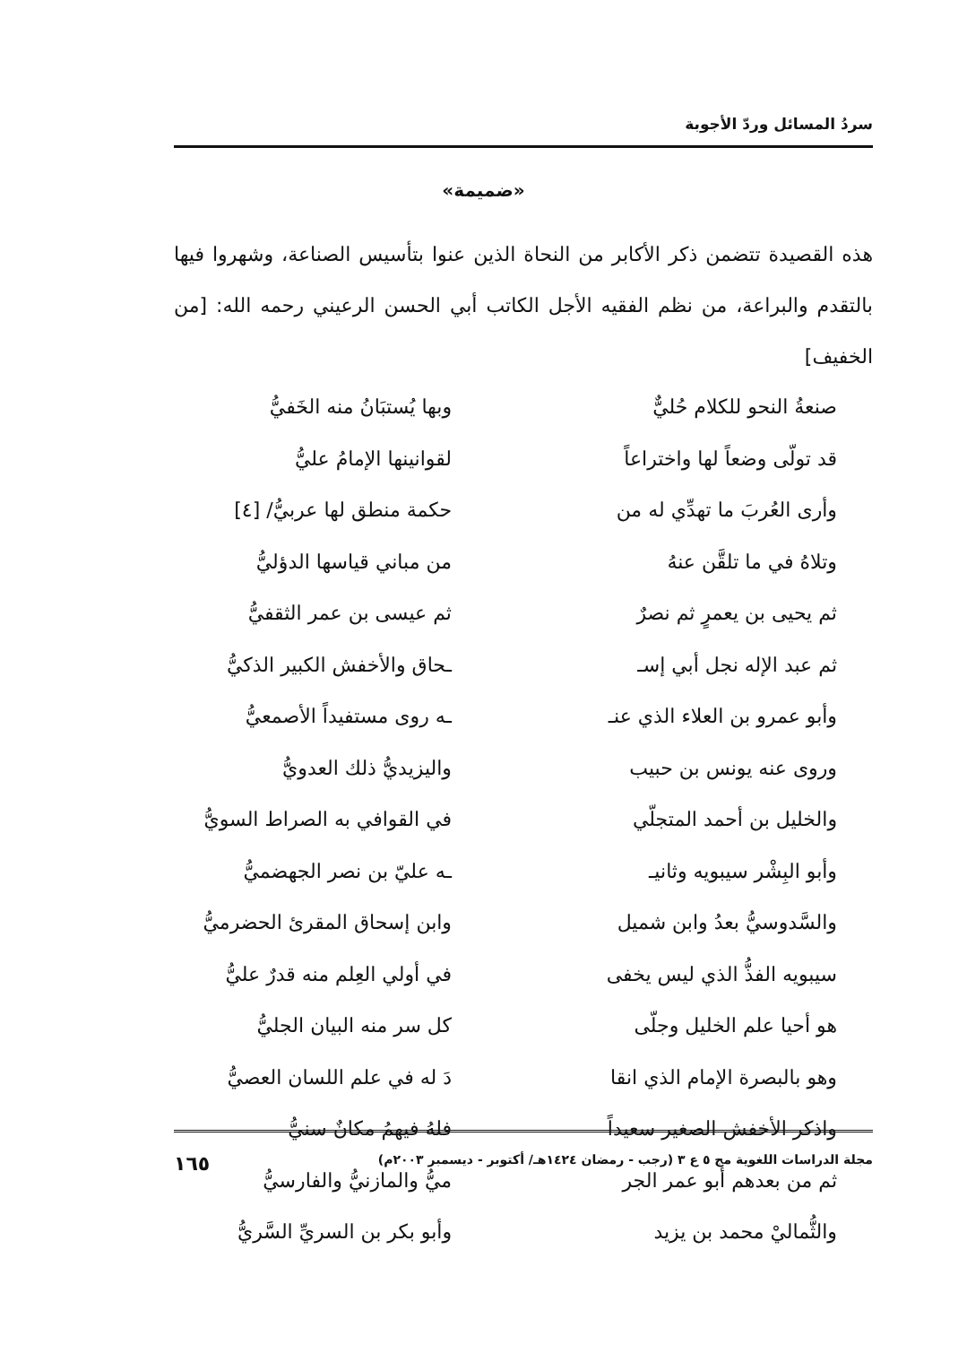سردُ المسائل وردّ الأجوبة
«ضميمة»
هذه القصيدة تتضمن ذكر الأكابر من النحاة الذين عنوا بتأسيس الصناعة، وشهروا فيها بالتقدم والبراعة، من نظم الفقيه الأجل الكاتب أبي الحسن الرعيني رحمه الله: [من الخفيف]
صنعةُ النحو للكلام حُليٌّ وبها يُستبَانُ منه الخَفيُّ
قد تولّى وضعاً لها واختراعاً لقوانينها الإمامُ عليُّ
وأرى العُربَ ما تهدِّي له من حكمة منطق لها عربيُّ/ [٤]
وتلاهُ في ما تلقَّن عنهُ من مباني قياسها الدؤليُّ
ثم يحيى بن يعمرٍ ثم نصرٌ ثم عيسى بن عمر الثقفيُّ
ثم عبد الإله نجل أبي إسـ ـحاق والأخفش الكبير الذكيُّ
وأبو عمرو بن العلاء الذي عنـ ـه روى مستفيداً الأصمعيُّ
وروى عنه يونس بن حبيب واليزيديُّ ذلك العدويُّ
والخليل بن أحمد المتجلّي في القوافي به الصراط السويُّ
وأبو البِشْر سيبويه وثانيـ ـه عليّ بن نصر الجهضميُّ
والسَّدوسيُّ بعدُ وابن شميل وابن إسحاق المقرئ الحضرميُّ
سيبويه الفذُّ الذي ليس يخفى في أولي العِلم منه قدرٌ عليُّ
هو أحيا علم الخليل وجلّى كل سر منه البيان الجليُّ
وهو بالبصرة الإمام الذي انقا دَ له في علم اللسان العصيُّ
واذكر الأخفش الصغير سعيداً فلهُ فيهمُ مكانٌ سنيُّ
ثم من بعدهم أبو عمر الجر ميُّ والمازنيُّ والفارسيُّ
والثُّماليْ محمد بن يزيد وأبو بكر بن السريِّ السَّريُّ
مجلة الدراسات اللغوية مج ٥ ع ٣ (رجب - رمضان ١٤٢٤هـ/ أكتوبر - ديسمبر ٢٠٠٣م) ١٦٥